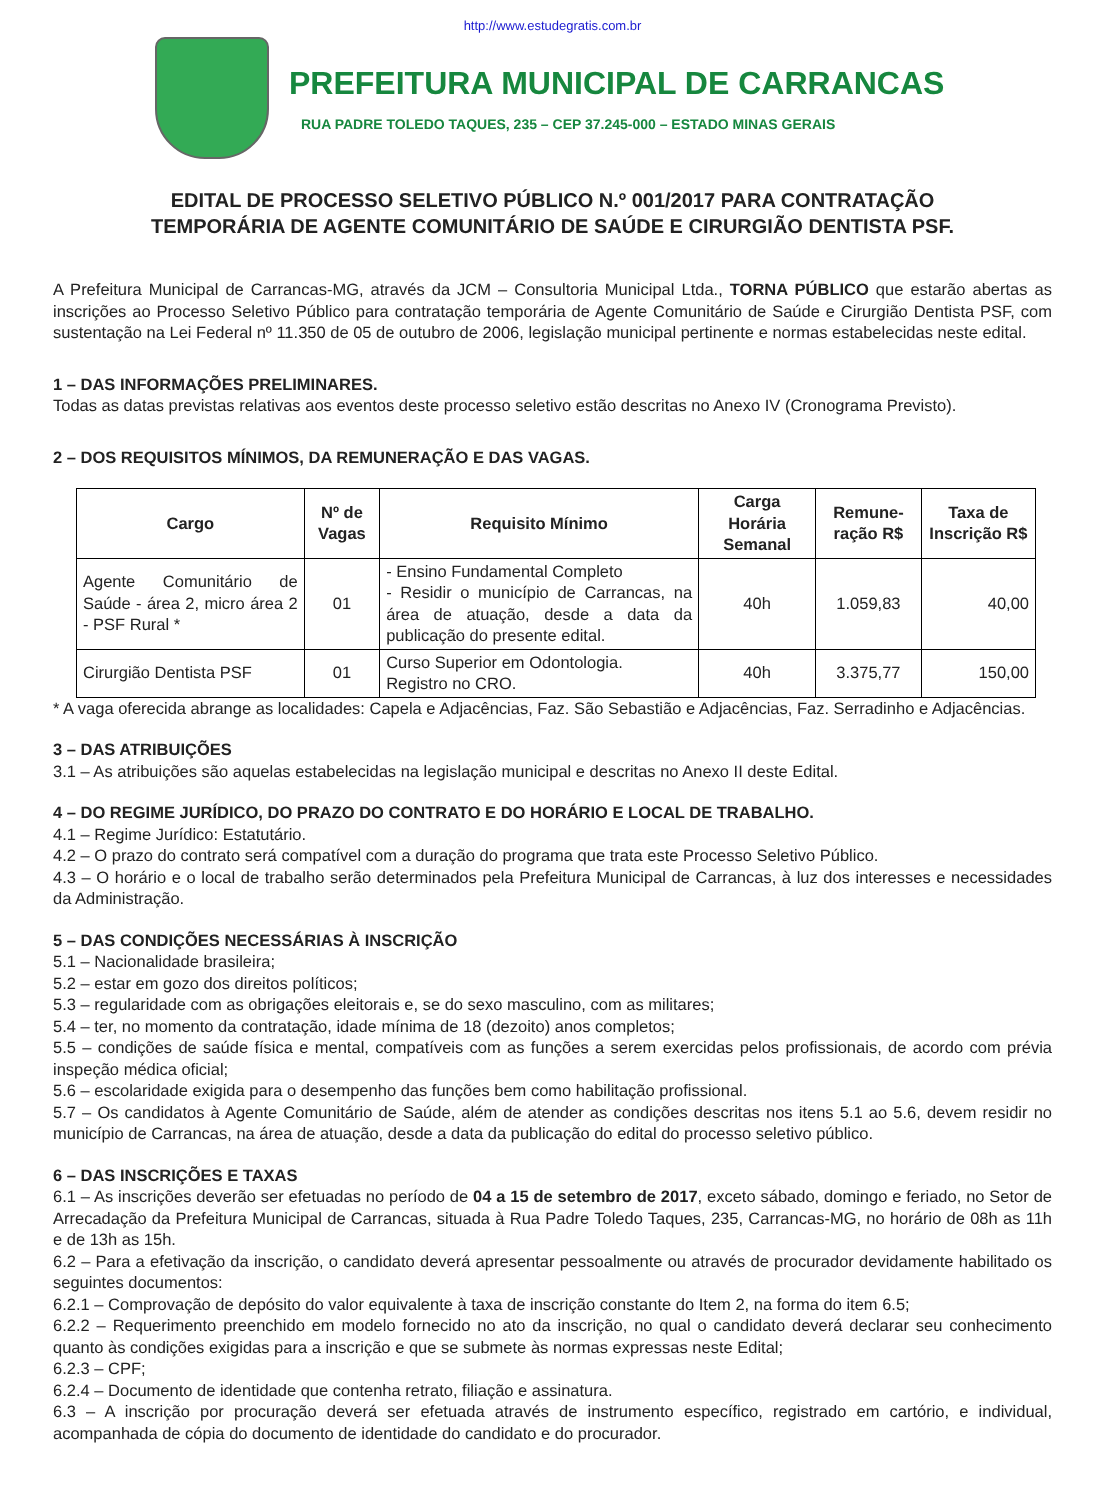http://www.estudegratis.com.br
PREFEITURA MUNICIPAL DE CARRANCAS
RUA PADRE TOLEDO TAQUES, 235 – CEP 37.245-000 – ESTADO MINAS GERAIS
EDITAL DE PROCESSO SELETIVO PÚBLICO N.º 001/2017 PARA CONTRATAÇÃO
TEMPORÁRIA DE AGENTE COMUNITÁRIO DE SAÚDE E CIRURGIÃO DENTISTA PSF.
A Prefeitura Municipal de Carrancas-MG, através da JCM – Consultoria Municipal Ltda., TORNA PÚBLICO que estarão abertas as inscrições ao Processo Seletivo Público para contratação temporária de Agente Comunitário de Saúde e Cirurgião Dentista PSF, com sustentação na Lei Federal nº 11.350 de 05 de outubro de 2006, legislação municipal pertinente e normas estabelecidas neste edital.
1 – DAS INFORMAÇÕES PRELIMINARES.
Todas as datas previstas relativas aos eventos deste processo seletivo estão descritas no Anexo IV (Cronograma Previsto).
2 – DOS REQUISITOS MÍNIMOS, DA REMUNERAÇÃO E DAS VAGAS.
| Cargo | Nº de Vagas | Requisito Mínimo | Carga Horária Semanal | Remune-ração R$ | Taxa de Inscrição R$ |
| --- | --- | --- | --- | --- | --- |
| Agente Comunitário de Saúde - área 2, micro área 2 - PSF Rural * | 01 | - Ensino Fundamental Completo - Residir o município de Carrancas, na área de atuação, desde a data da publicação do presente edital. | 40h | 1.059,83 | 40,00 |
| Cirurgião Dentista PSF | 01 | Curso Superior em Odontologia. Registro no CRO. | 40h | 3.375,77 | 150,00 |
* A vaga oferecida abrange as localidades: Capela e Adjacências, Faz. São Sebastião e Adjacências, Faz. Serradinho e Adjacências.
3 – DAS ATRIBUIÇÕES
3.1 – As atribuições são aquelas estabelecidas na legislação municipal e descritas no Anexo II deste Edital.
4 – DO REGIME JURÍDICO, DO PRAZO DO CONTRATO E DO HORÁRIO E LOCAL DE TRABALHO.
4.1 – Regime Jurídico: Estatutário.
4.2 – O prazo do contrato será compatível com a duração do programa que trata este Processo Seletivo Público.
4.3 – O horário e o local de trabalho serão determinados pela Prefeitura Municipal de Carrancas, à luz dos interesses e necessidades da Administração.
5 – DAS CONDIÇÕES NECESSÁRIAS À INSCRIÇÃO
5.1 – Nacionalidade brasileira;
5.2 – estar em gozo dos direitos políticos;
5.3 – regularidade com as obrigações eleitorais e, se do sexo masculino, com as militares;
5.4 – ter, no momento da contratação, idade mínima de 18 (dezoito) anos completos;
5.5 – condições de saúde física e mental, compatíveis com as funções a serem exercidas pelos profissionais, de acordo com prévia inspeção médica oficial;
5.6 – escolaridade exigida para o desempenho das funções bem como habilitação profissional.
5.7 – Os candidatos à Agente Comunitário de Saúde, além de atender as condições descritas nos itens 5.1 ao 5.6, devem residir no município de Carrancas, na área de atuação, desde a data da publicação do edital do processo seletivo público.
6 – DAS INSCRIÇÕES E TAXAS
6.1 – As inscrições deverão ser efetuadas no período de 04 a 15 de setembro de 2017, exceto sábado, domingo e feriado, no Setor de Arrecadação da Prefeitura Municipal de Carrancas, situada à Rua Padre Toledo Taques, 235, Carrancas-MG, no horário de 08h as 11h e de 13h as 15h.
6.2 – Para a efetivação da inscrição, o candidato deverá apresentar pessoalmente ou através de procurador devidamente habilitado os seguintes documentos:
6.2.1 – Comprovação de depósito do valor equivalente à taxa de inscrição constante do Item 2, na forma do item 6.5;
6.2.2 – Requerimento preenchido em modelo fornecido no ato da inscrição, no qual o candidato deverá declarar seu conhecimento quanto às condições exigidas para a inscrição e que se submete às normas expressas neste Edital;
6.2.3 – CPF;
6.2.4 – Documento de identidade que contenha retrato, filiação e assinatura.
6.3 – A inscrição por procuração deverá ser efetuada através de instrumento específico, registrado em cartório, e individual, acompanhada de cópia do documento de identidade do candidato e do procurador.